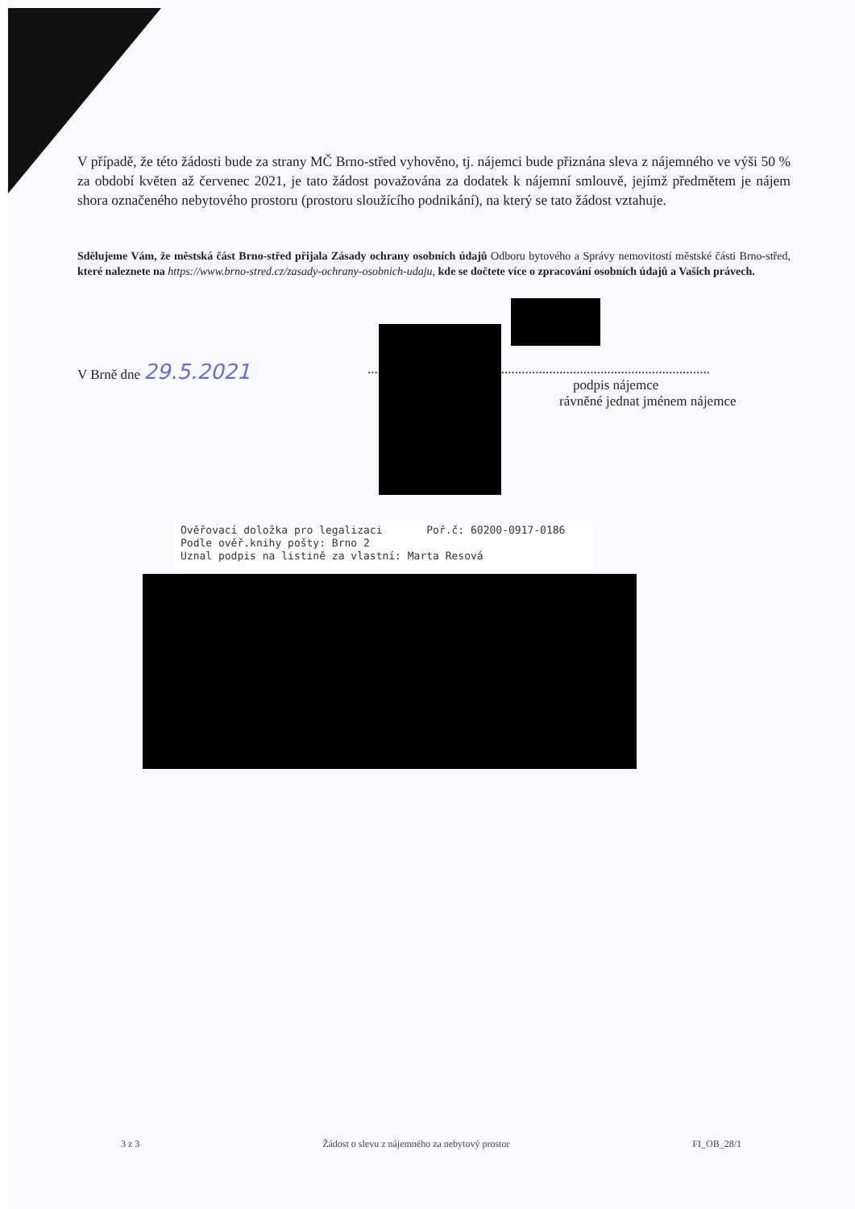V případě, že této žádosti bude za strany MČ Brno-střed vyhověno, tj. nájemci bude přiznána sleva z nájemného ve výši 50 % za období květen až červenec 2021, je tato žádost považována za dodatek k nájemní smlouvě, jejímž předmětem je nájem shora označeného nebytového prostoru (prostoru sloužícího podnikání), na který se tato žádost vztahuje.
Sdělujeme Vám, že městská část Brno-střed přijala Zásady ochrany osobních údajů Odboru bytového a Správy nemovitostí městské části Brno-střed, které naleznete na https://www.brno-stred.cz/zasady-ochrany-osobnich-udaju, kde se dočtete více o zpracování osobních údajů a Vašich právech.
V Brně dne 29.5.2021
....................................................................................................
podpis nájemce
rávněné jednat jménem nájemce
Ověřovací doložka pro legalizaci Poř.č: 60200-0917-0186
Podle ověř.knihy pošty: Brno 2
Uznal podpis na listině za vlastní: Marta Resová
3 z 3 Žádost o slevu z nájemného za nebytový prostor FI_OB_28/1